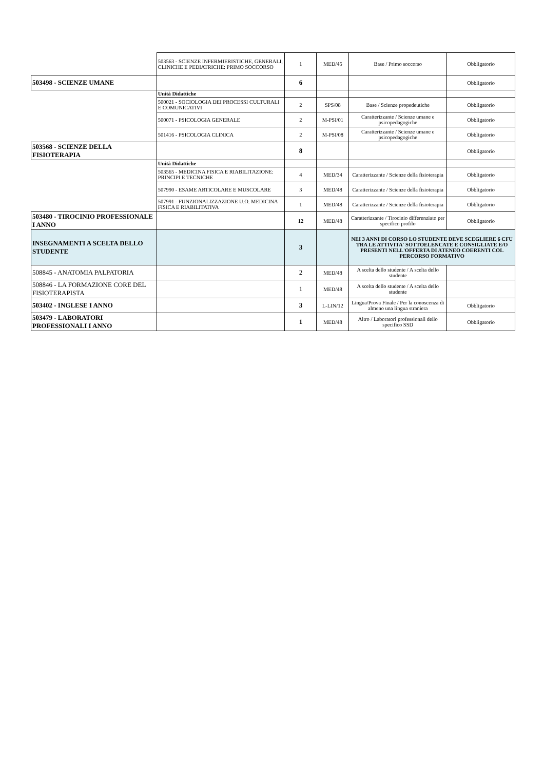| | 503563 - SCIENZE INFERMIERISTICHE, GENERALI, CLINICHE E PEDIATRICHE: PRIMO SOCCORSO | 1 | MED/45 | Base / Primo soccorso | Obbligatorio |
| 503498 - SCIENZE UMANE | | 6 | | | Obbligatorio |
| | Unità Didattiche | | | | |
| | 500021 - SOCIOLOGIA DEI PROCESSI CULTURALI E COMUNICATIVI | 2 | SPS/08 | Base / Scienze propedeutiche | Obbligatorio |
| | 500071 - PSICOLOGIA GENERALE | 2 | M-PSI/01 | Caratterizzante / Scienze umane e psicopedagogiche | Obbligatorio |
| | 501416 - PSICOLOGIA CLINICA | 2 | M-PSI/08 | Caratterizzante / Scienze umane e psicopedagogiche | Obbligatorio |
| 503568 - SCIENZE DELLA FISIOTERAPIA | | 8 | | | Obbligatorio |
| | Unità Didattiche | | | | |
| | 503565 - MEDICINA FISICA E RIABILITAZIONE: PRINCIPI E TECNICHE | 4 | MED/34 | Caratterizzante / Scienze della fisioterapia | Obbligatorio |
| | 507990 - ESAME ARTICOLARE E MUSCOLARE | 3 | MED/48 | Caratterizzante / Scienze della fisioterapia | Obbligatorio |
| | 507991 - FUNZIONALIZZAZIONE U.O. MEDICINA FISICA E RIABILITATIVA | 1 | MED/48 | Caratterizzante / Scienze della fisioterapia | Obbligatorio |
| 503480 - TIROCINIO PROFESSIONALE I ANNO | | 12 | MED/48 | Caratterizzante / Tirocinio differenziato per specifico profilo | Obbligatorio |
| INSEGNAMENTI A SCELTA DELLO STUDENTE | | 3 | | NEI 3 ANNI DI CORSO LO STUDENTE DEVE SCEGLIERE 6 CFU TRA LE ATTIVITA' SOTTOELENCATE E CONSIGLIATE E/O PRESENTI NELL'OFFERTA DI ATENEO COERENTI COL PERCORSO FORMATIVO | |
| 508845 - ANATOMIA PALPATORIA | | 2 | MED/48 | A scelta dello studente / A scelta dello studente | |
| 508846 - LA FORMAZIONE CORE DEL FISIOTERAPISTA | | 1 | MED/48 | A scelta dello studente / A scelta dello studente | |
| 503402 - INGLESE I ANNO | | 3 | L-LIN/12 | Lingua/Prova Finale / Per la conoscenza di almeno una lingua straniera | Obbligatorio |
| 503479 - LABORATORI PROFESSIONALI I ANNO | | 1 | MED/48 | Altro / Laboratori professionali dello specifico SSD | Obbligatorio |